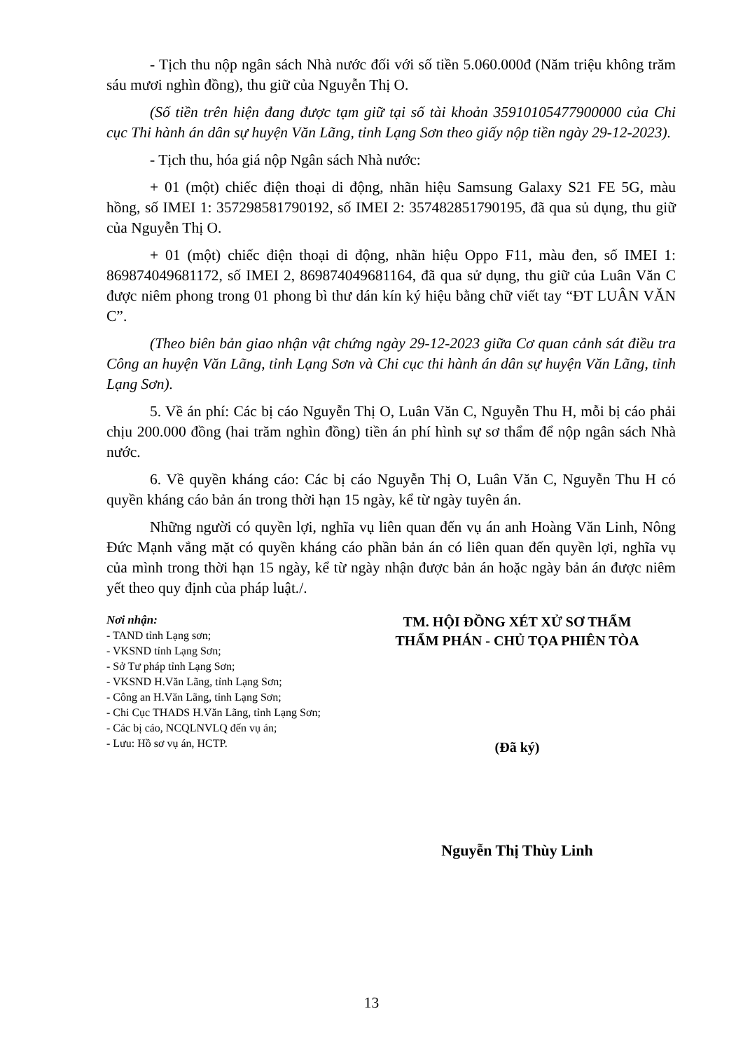- Tịch thu nộp ngân sách Nhà nước đối với số tiền 5.060.000đ (Năm triệu không trăm sáu mươi nghìn đồng), thu giữ của Nguyễn Thị O.
(Số tiền trên hiện đang được tạm giữ tại số tài khoản 35910105477900000 của Chi cục Thi hành án dân sự huyện Văn Lãng, tỉnh Lạng Sơn theo giấy nộp tiền ngày 29-12-2023).
- Tịch thu, hóa giá nộp Ngân sách Nhà nước:
+ 01 (một) chiếc điện thoại di động, nhãn hiệu Samsung Galaxy S21 FE 5G, màu hồng, số IMEI 1: 357298581790192, số IMEI 2: 357482851790195, đã qua sủ dụng, thu giữ của Nguyễn Thị O.
+ 01 (một) chiếc điện thoại di động, nhãn hiệu Oppo F11, màu đen, số IMEI 1: 869874049681172, số IMEI 2, 869874049681164, đã qua sử dụng, thu giữ của Luân Văn C được niêm phong trong 01 phong bì thư dán kín ký hiệu bằng chữ viết tay “ĐT LUÂN VĂN C”.
(Theo biên bản giao nhận vật chứng ngày 29-12-2023 giữa Cơ quan cảnh sát điều tra Công an huyện Văn Lãng, tỉnh Lạng Sơn và Chi cục thi hành án dân sự huyện Văn Lãng, tỉnh Lạng Sơn).
5. Về án phí: Các bị cáo Nguyễn Thị O, Luân Văn C, Nguyễn Thu H, mỗi bị cáo phải chịu 200.000 đồng (hai trăm nghìn đồng) tiền án phí hình sự sơ thẩm để nộp ngân sách Nhà nước.
6. Về quyền kháng cáo: Các bị cáo Nguyễn Thị O, Luân Văn C, Nguyễn Thu H có quyền kháng cáo bản án trong thời hạn 15 ngày, kể từ ngày tuyên án.
Những người có quyền lợi, nghĩa vụ liên quan đến vụ án anh Hoàng Văn Linh, Nông Đức Mạnh vắng mặt có quyền kháng cáo phần bản án có liên quan đến quyền lợi, nghĩa vụ của mình trong thời hạn 15 ngày, kể từ ngày nhận được bản án hoặc ngày bản án được niêm yết theo quy định của pháp luật./.
Nơi nhận:
- TAND tỉnh Lạng sơn;
- VKSND tỉnh Lạng Sơn;
- Sở Tư pháp tỉnh Lạng Sơn;
- VKSND H.Văn Lãng, tỉnh Lạng Sơn;
- Công an H.Văn Lãng, tỉnh Lạng Sơn;
- Chi Cục THADS H.Văn Lãng, tỉnh Lạng Sơn;
- Các bị cáo, NCQLNVLQ đến vụ án;
- Lưu: Hồ sơ vụ án, HCTP.
TM. HỘI ĐỒNG XÉT XỬ SƠ THẨM
THẨM PHÁN - CHỦ TỌA PHIÊN TÒA
(Đã ký)
Nguyễn Thị Thùy Linh
13